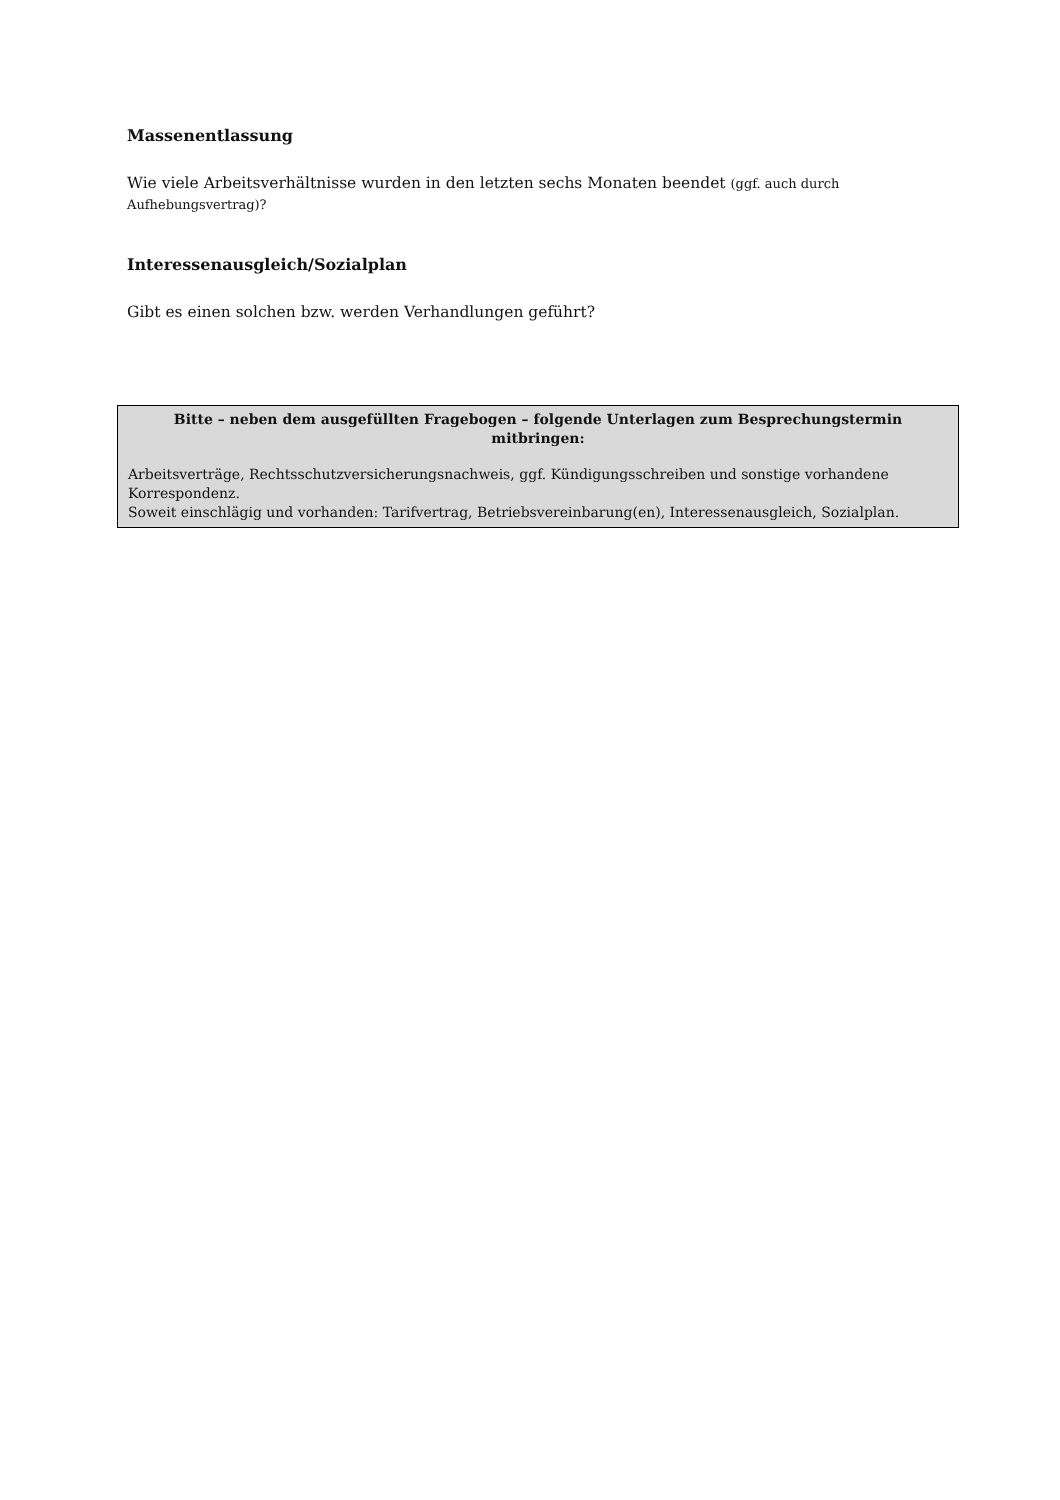Massenentlassung
Wie viele Arbeitsverhältnisse wurden in den letzten sechs Monaten beendet (ggf. auch durch Aufhebungsvertrag)?
Interessenausgleich/Sozialplan
Gibt es einen solchen bzw. werden Verhandlungen geführt?
Bitte – neben dem ausgefüllten Fragebogen – folgende Unterlagen zum Besprechungstermin mitbringen:
Arbeitsverträge, Rechtsschutzversicherungsnachweis, ggf. Kündigungsschreiben und sonstige vorhandene Korrespondenz.
Soweit einschlägig und vorhanden: Tarifvertrag, Betriebsvereinbarung(en), Interessenausgleich, Sozialplan.